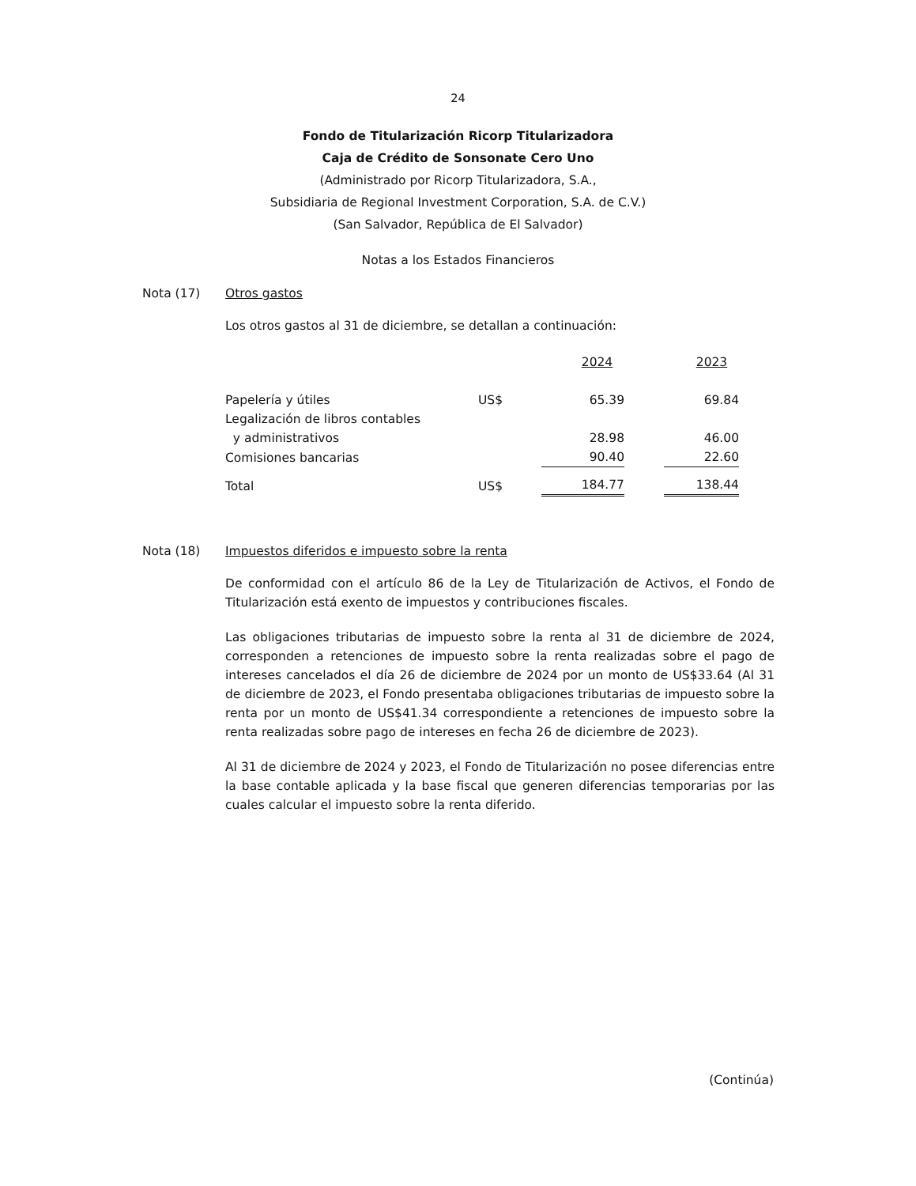24
Fondo de Titularización Ricorp Titularizadora
Caja de Crédito de Sonsonate Cero Uno
(Administrado por Ricorp Titularizadora, S.A.,
Subsidiaria de Regional Investment Corporation, S.A. de C.V.)
(San Salvador, República de El Salvador)
Notas a los Estados Financieros
Nota (17) Otros gastos
Los otros gastos al 31 de diciembre, se detallan a continuación:
| | | 2024 | | 2023 |
| Papelería y útiles | US$ | 65.39 | | 69.84 |
| Legalización de libros contables | | | | |
| y administrativos | | 28.98 | | 46.00 |
| Comisiones bancarias | | 90.40 | | 22.60 |
| Total | US$ | 184.77 | | 138.44 |
Nota (18) Impuestos diferidos e impuesto sobre la renta
De conformidad con el artículo 86 de la Ley de Titularización de Activos, el Fondo de Titularización está exento de impuestos y contribuciones fiscales.
Las obligaciones tributarias de impuesto sobre la renta al 31 de diciembre de 2024, corresponden a retenciones de impuesto sobre la renta realizadas sobre el pago de intereses cancelados el día 26 de diciembre de 2024 por un monto de US$33.64 (Al 31 de diciembre de 2023, el Fondo presentaba obligaciones tributarias de impuesto sobre la renta por un monto de US$41.34 correspondiente a retenciones de impuesto sobre la renta realizadas sobre pago de intereses en fecha 26 de diciembre de 2023).
Al 31 de diciembre de 2024 y 2023, el Fondo de Titularización no posee diferencias entre la base contable aplicada y la base fiscal que generen diferencias temporarias por las cuales calcular el impuesto sobre la renta diferido.
(Continúa)